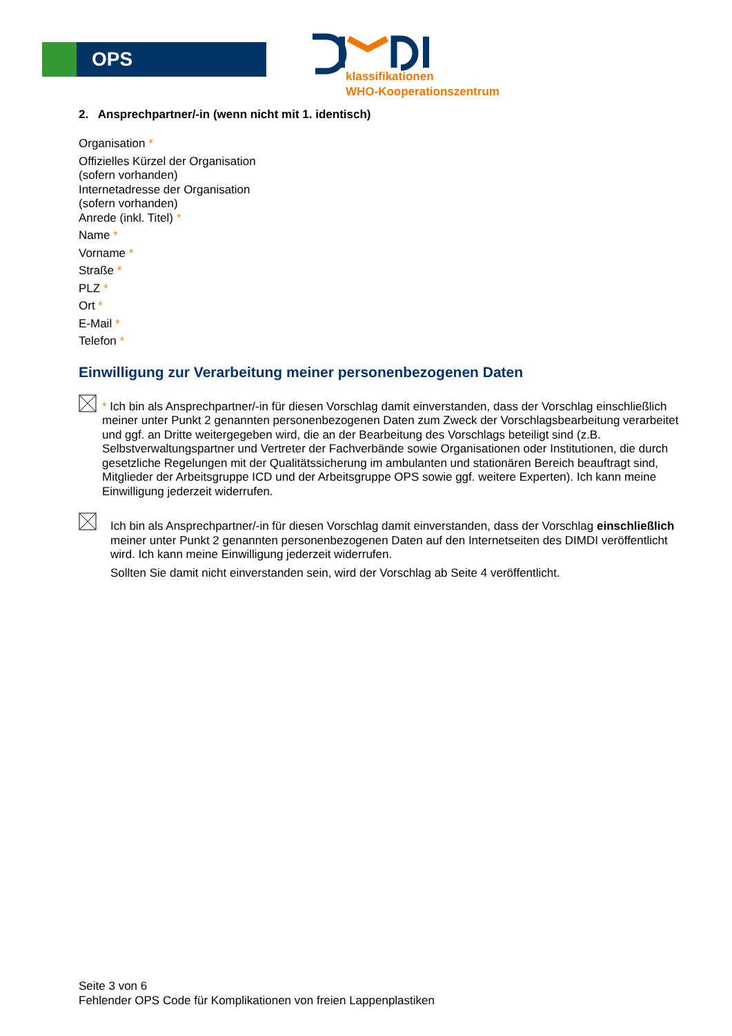OPS
klassifikationen
WHO-Kooperationszentrum
2. Ansprechpartner/-in (wenn nicht mit 1. identisch)
Organisation *
Offizielles Kürzel der Organisation
(sofern vorhanden)
Internetadresse der Organisation
(sofern vorhanden)
Anrede (inkl. Titel) *
Name *
Vorname *
Straße *
PLZ *
Ort *
E-Mail *
Telefon *
Einwilligung zur Verarbeitung meiner personenbezogenen Daten
* Ich bin als Ansprechpartner/-in für diesen Vorschlag damit einverstanden, dass der Vorschlag einschließlich meiner unter Punkt 2 genannten personenbezogenen Daten zum Zweck der Vorschlagsbearbeitung verarbeitet und ggf. an Dritte weitergegeben wird, die an der Bearbeitung des Vorschlags beteiligt sind (z.B. Selbstverwaltungspartner und Vertreter der Fachverbände sowie Organisationen oder Institutionen, die durch gesetzliche Regelungen mit der Qualitätssicherung im ambulanten und stationären Bereich beauftragt sind, Mitglieder der Arbeitsgruppe ICD und der Arbeitsgruppe OPS sowie ggf. weitere Experten). Ich kann meine Einwilligung jederzeit widerrufen.
Ich bin als Ansprechpartner/-in für diesen Vorschlag damit einverstanden, dass der Vorschlag einschließlich meiner unter Punkt 2 genannten personenbezogenen Daten auf den Internetseiten des DIMDI veröffentlicht wird. Ich kann meine Einwilligung jederzeit widerrufen.
Sollten Sie damit nicht einverstanden sein, wird der Vorschlag ab Seite 4 veröffentlicht.
Seite 3 von 6
Fehlender OPS Code für Komplikationen von freien Lappenplastiken